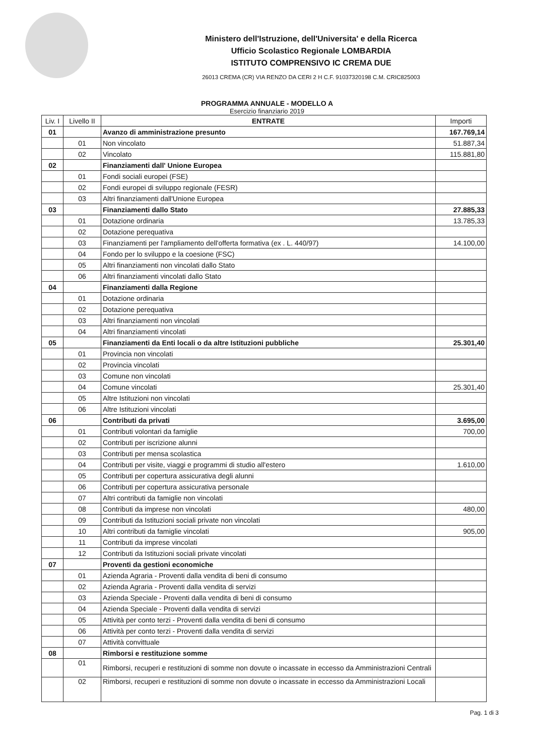Ministero dell'Istruzione, dell'Universita' e della Ricerca
Ufficio Scolastico Regionale LOMBARDIA
ISTITUTO COMPRENSIVO IC CREMA DUE
26013 CREMA (CR) VIA RENZO DA CERI 2 H C.F. 91037320198 C.M. CRIC825003
PROGRAMMA ANNUALE - MODELLO A
Esercizio finanziario 2019
| Liv. I | Livello II | ENTRATE | Importi |
| --- | --- | --- | --- |
| 01 | | Avanzo di amministrazione presunto | 167.769,14 |
| | 01 | Non vincolato | 51.887,34 |
| | 02 | Vincolato | 115.881,80 |
| 02 | | Finanziamenti dall' Unione Europea | |
| | 01 | Fondi sociali europei (FSE) | |
| | 02 | Fondi europei di sviluppo regionale (FESR) | |
| | 03 | Altri finanziamenti dall'Unione Europea | |
| 03 | | Finanziamenti dallo Stato | 27.885,33 |
| | 01 | Dotazione ordinaria | 13.785,33 |
| | 02 | Dotazione perequativa | |
| | 03 | Finanziamenti per l'ampliamento dell'offerta formativa (ex . L. 440/97) | 14.100,00 |
| | 04 | Fondo per lo sviluppo e la coesione (FSC) | |
| | 05 | Altri finanziamenti non vincolati dallo Stato | |
| | 06 | Altri finanziamenti vincolati dallo Stato | |
| 04 | | Finanziamenti dalla Regione | |
| | 01 | Dotazione ordinaria | |
| | 02 | Dotazione perequativa | |
| | 03 | Altri finanziamenti non vincolati | |
| | 04 | Altri finanziamenti vincolati | |
| 05 | | Finanziamenti da Enti locali o da altre Istituzioni pubbliche | 25.301,40 |
| | 01 | Provincia non vincolati | |
| | 02 | Provincia vincolati | |
| | 03 | Comune non vincolati | |
| | 04 | Comune vincolati | 25.301,40 |
| | 05 | Altre Istituzioni non vincolati | |
| | 06 | Altre Istituzioni vincolati | |
| 06 | | Contributi da privati | 3.695,00 |
| | 01 | Contributi volontari da famiglie | 700,00 |
| | 02 | Contributi per iscrizione alunni | |
| | 03 | Contributi per mensa scolastica | |
| | 04 | Contributi per visite, viaggi e programmi di studio all'estero | 1.610,00 |
| | 05 | Contributi per copertura assicurativa degli alunni | |
| | 06 | Contributi per copertura assicurativa personale | |
| | 07 | Altri contributi da famiglie non vincolati | |
| | 08 | Contributi da imprese non vincolati | 480,00 |
| | 09 | Contributi da Istituzioni sociali private non vincolati | |
| | 10 | Altri contributi da famiglie vincolati | 905,00 |
| | 11 | Contributi da imprese vincolati | |
| | 12 | Contributi da Istituzioni sociali private vincolati | |
| 07 | | Proventi da gestioni economiche | |
| | 01 | Azienda Agraria - Proventi dalla vendita di beni di consumo | |
| | 02 | Azienda Agraria - Proventi dalla vendita di servizi | |
| | 03 | Azienda Speciale - Proventi dalla vendita di beni di consumo | |
| | 04 | Azienda Speciale - Proventi dalla vendita di servizi | |
| | 05 | Attività per conto terzi - Proventi dalla vendita di beni di consumo | |
| | 06 | Attività per conto terzi - Proventi dalla vendita di servizi | |
| | 07 | Attività convittuale | |
| 08 | | Rimborsi e restituzione somme | |
| | 01 | Rimborsi, recuperi e restituzioni di somme non dovute o incassate in eccesso da Amministrazioni Centrali | |
| | 02 | Rimborsi, recuperi e restituzioni di somme non dovute o incassate in eccesso da Amministrazioni Locali | |
Pag. 1 di 3